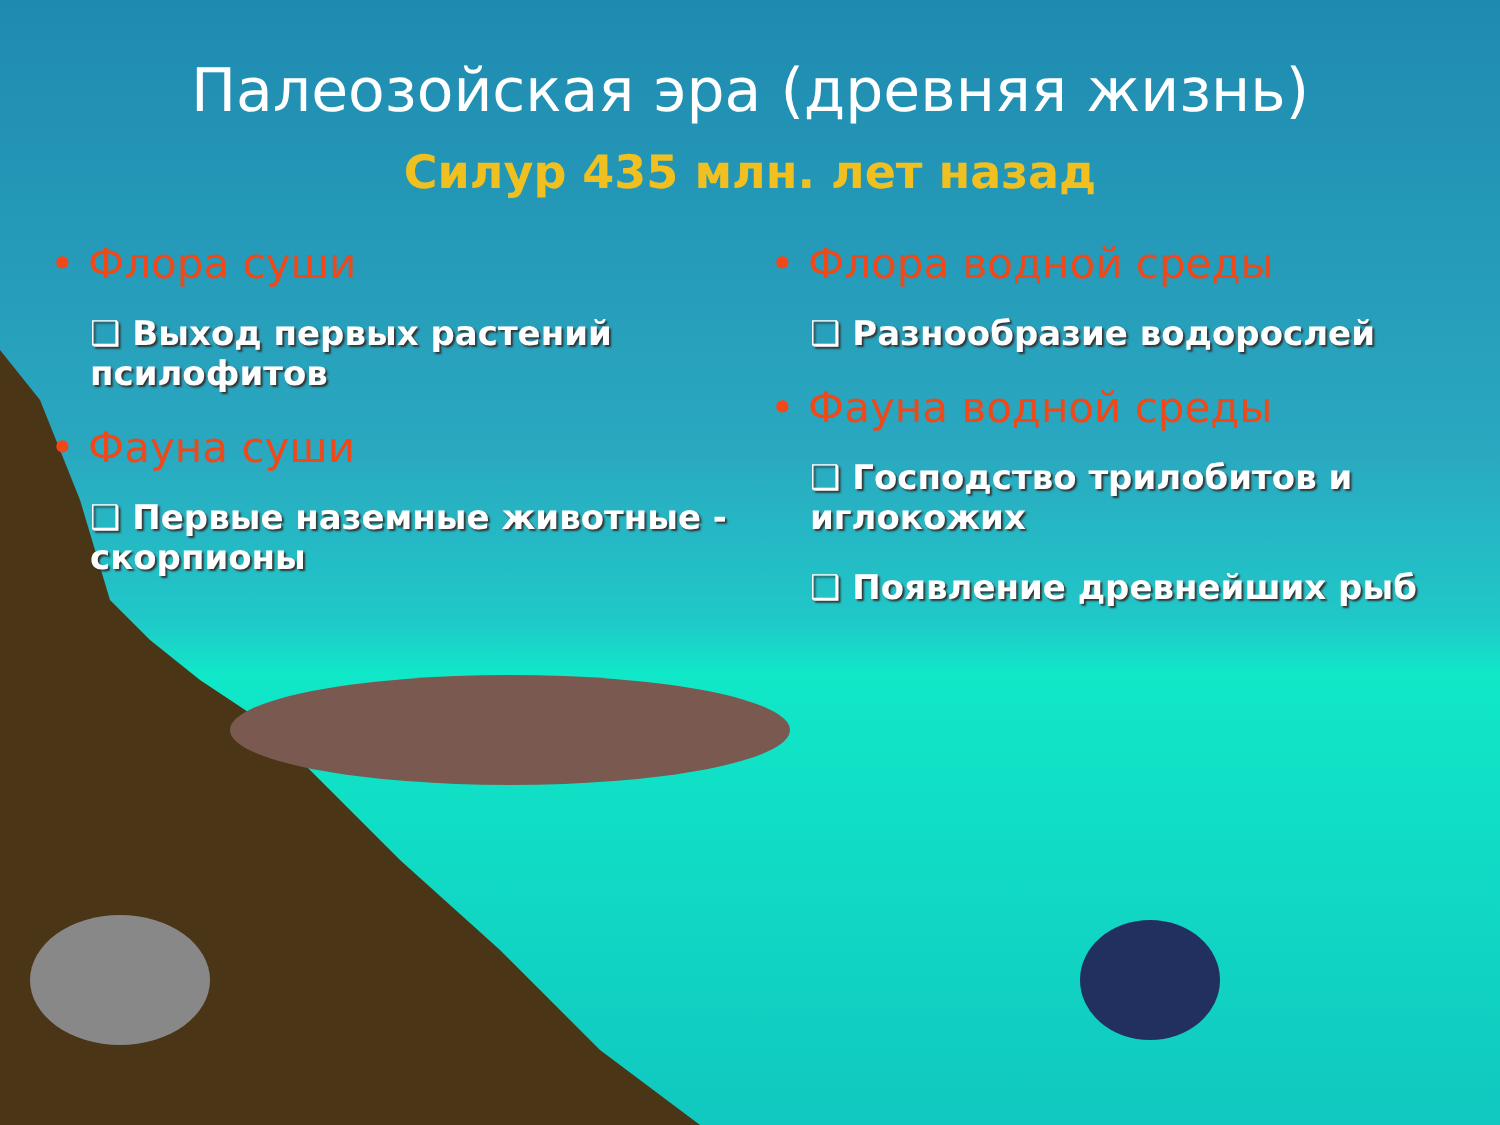Палеозойская эра (древняя жизнь)
Силур 435 млн. лет назад
• Флора суши
❑ Выход первых растений псилофитов
• Фауна суши
❑ Первые наземные животные - скорпионы
• Флора водной среды
❑ Разнообразие водорослей
• Фауна водной среды
❑ Господство трилобитов и иглокожих
❑ Появление древнейших рыб